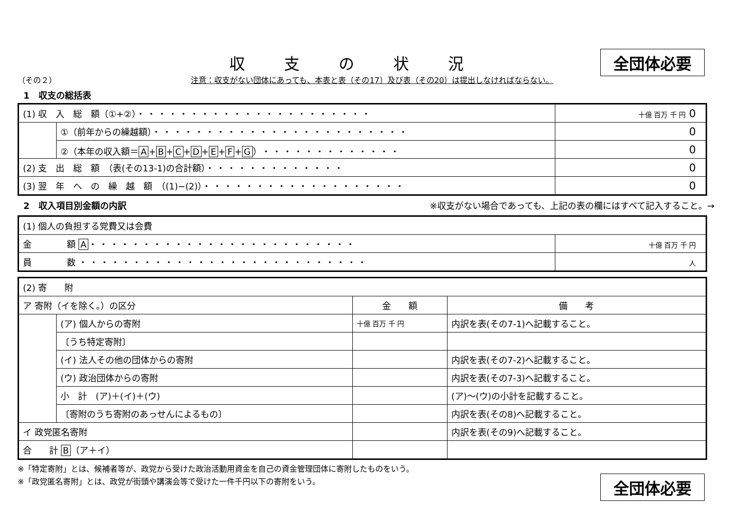全団体必要
収支の状況
（その２） 注意：収支がない団体にあっても、本表と表（その17）及び表（その20）は提出しなければならない。
1　収支の総括表
| (1) 収 入 総 額（①+②） ・・・・・・・・・・・・・・・・・・・・・・ | | 十億 百万 千 円 0 |
| | ①（前年からの繰越額） ・・・・・・・・・・・・・・・・・・・・・・・・ | 0 |
| | ②（本年の収入額＝ A + B + C + D + E + F + G ） ・・・・・・・・・・・・・ | 0 |
| (2) 支 出 総 額 （表(その13-1)の合計額） ・・・・・・・・・・・・・ | | 0 |
| (3) 翌 年 へ の 繰 越 額 （(1)−(2)） ・・・・・・・・・・・・・・・・・・・ | | 0 |
2　収入項目別金額の内訳 ※収支がない場合であっても、上記の表の欄にはすべて記入すること。→
| (1) 個人の負担する党費又は会費 | |
| 金 額 A ・・・・・・・・・・・・・・・・・・・・・・・・・ | 十億 百万 千 円 |
| 員 数 ・・・・・・・・・・・・・・・・・・・・・・・・・・・ | 人 |
| (2) 寄 附 | | | |
| ア 寄附（イを除く。）の区分 | | 金 額 | 備 考 |
| | (ア) 個人からの寄附 | 十億 百万 千 円 | 内訳を表(その7-1)へ記載すること。 |
| | 〔うち特定寄附〕 | | |
| | (イ) 法人その他の団体からの寄附 | | 内訳を表(その7-2)へ記載すること。 |
| | (ウ) 政治団体からの寄附 | | 内訳を表(その7-3)へ記載すること。 |
| | 小 計 (ア)＋(イ)＋(ウ) | | (ア)〜(ウ)の小計を記載すること。 |
| | 〔寄附のうち寄附のあっせんによるもの〕 | | 内訳を表(その8)へ記載すること。 |
| イ 政党匿名寄附 | | | 内訳を表(その9)へ記載すること。 |
| 合 計 B （ア＋イ） | | | |
※「特定寄附」とは、候補者等が、政党から受けた政治活動用資金を自己の資金管理団体に寄附したものをいう。
※「政党匿名寄附」とは、政党が街頭や講演会等で受けた一件千円以下の寄附をいう。
全団体必要